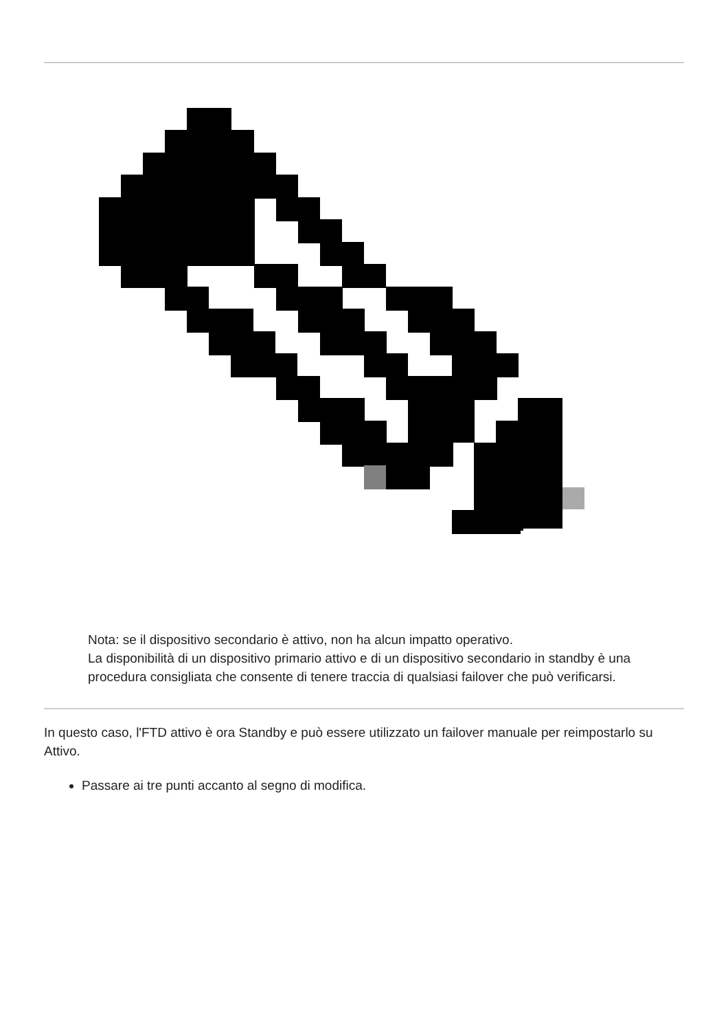Nota: se il dispositivo secondario è attivo, non ha alcun impatto operativo.
La disponibilità di un dispositivo primario attivo e di un dispositivo secondario in standby è una procedura consigliata che consente di tenere traccia di qualsiasi failover che può verificarsi.
In questo caso, l'FTD attivo è ora Standby e può essere utilizzato un failover manuale per reimpostarlo su Attivo.
Passare ai tre punti accanto al segno di modifica.